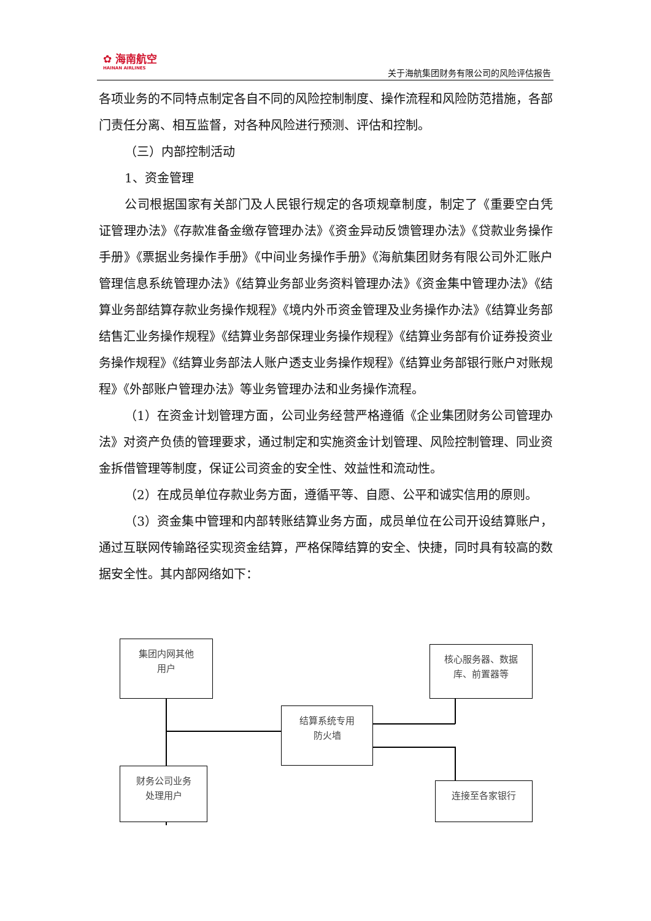✿ 海南航空
HAINAN AIRLINES
关于海航集团财务有限公司的风险评估报告
各项业务的不同特点制定各自不同的风险控制制度、操作流程和风险防范措施，各部门责任分离、相互监督，对各种风险进行预测、评估和控制。
（三）内部控制活动
1、资金管理
公司根据国家有关部门及人民银行规定的各项规章制度，制定了《重要空白凭证管理办法》《存款准备金缴存管理办法》《资金异动反馈管理办法》《贷款业务操作手册》《票据业务操作手册》《中间业务操作手册》《海航集团财务有限公司外汇账户管理信息系统管理办法》《结算业务部业务资料管理办法》《资金集中管理办法》《结算业务部结算存款业务操作规程》《境内外币资金管理及业务操作办法》《结算业务部结售汇业务操作规程》《结算业务部保理业务操作规程》《结算业务部有价证券投资业务操作规程》《结算业务部法人账户透支业务操作规程》《结算业务部银行账户对账规程》《外部账户管理办法》等业务管理办法和业务操作流程。
（1）在资金计划管理方面，公司业务经营严格遵循《企业集团财务公司管理办法》对资产负债的管理要求，通过制定和实施资金计划管理、风险控制管理、同业资金拆借管理等制度，保证公司资金的安全性、效益性和流动性。
（2）在成员单位存款业务方面，遵循平等、自愿、公平和诚实信用的原则。
（3）资金集中管理和内部转账结算业务方面，成员单位在公司开设结算账户，通过互联网传输路径实现资金结算，严格保障结算的安全、快捷，同时具有较高的数据安全性。其内部网络如下：
集团内网其他
用户
核心服务器、数据
库、前置器等
结算系统专用
防火墙
财务公司业务
处理用户
连接至各家银行